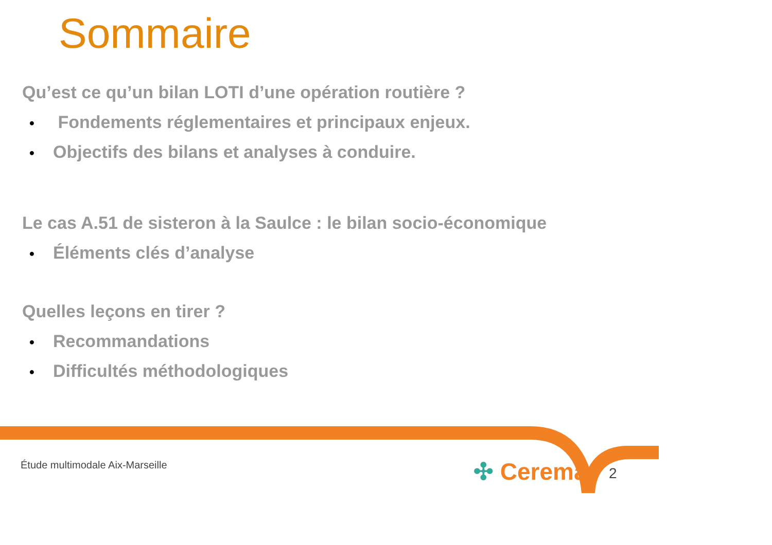Sommaire
Qu’est ce qu’un bilan LOTI d’une opération routière ?
• Fondements réglementaires et principaux enjeux.
• Objectifs des bilans et analyses à conduire.
Le cas A.51 de sisteron à la Saulce : le bilan socio-économique
• Éléments clés d’analyse
Quelles leçons en tirer ?
• Recommandations
• Difficultés méthodologiques
Étude multimodale Aix-Marseille
✣ Cerema 2